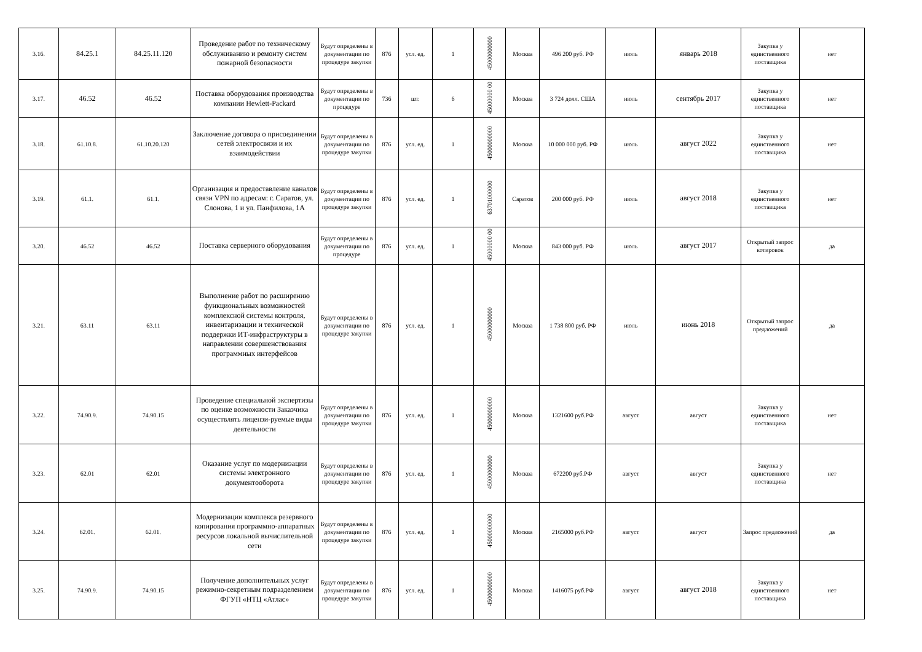| 3.16. | 84.25.1 | 84.25.11.120 | Проведение работ по техническому обслуживанию и ремонту систем пожарной безопасности | Будут определены в документации по процедуре закупки | 876 | усл. ед. | 1 | 45000000000 | Москва | 496 200 руб. РФ | июль | январь 2018 | Закупка у единственного поставщика | нет |
| 3.17. | 46.52 | 46.52 | Поставка оборудования производства компании Hewlett-Packard | Будут определены в документации по процедуре | 736 | шт. | 6 | 45000000 00 | Москва | 3 724 долл. США | июль | сентябрь 2017 | Закупка у единственного поставщика | нет |
| 3.18. | 61.10.8. | 61.10.20.120 | Заключение договора о присоединении сетей электросвязи и их взаимодействии | Будут определены в документации по процедуре закупки | 876 | усл. ед. | 1 | 45000000000 | Москва | 10 000 000 руб. РФ | июль | август 2022 | Закупка у единственного поставщика | нет |
| 3.19. | 61.1. | 61.1. | Организация и предоставление каналов связи VPN по адресам: г. Саратов, ул. Слонова, 1 и ул. Панфилова, 1А | Будут определены в документации по процедуре закупки | 876 | усл. ед. | 1 | 63701000000 | Саратов | 200 000 руб. РФ | июль | август 2018 | Закупка у единственного поставщика | нет |
| 3.20. | 46.52 | 46.52 | Поставка серверного оборудования | Будут определены в документации по процедуре | 876 | усл. ед. | 1 | 45000000 00 | Москва | 843 000 руб. РФ | июль | август 2017 | Открытый запрос котировок | да |
| 3.21. | 63.11 | 63.11 | Выполнение работ по расширению функциональных возможностей комплексной системы контроля, инвентаризации и технической поддержки ИТ-инфраструктуры в направлении совершенствования программных интерфейсов | Будут определены в документации по процедуре закупки | 876 | усл. ед. | 1 | 45000000000 | Москва | 1 738 800 руб. РФ | июль | июнь 2018 | Открытый запрос предложений | да |
| 3.22. | 74.90.9. | 74.90.15 | Проведение специальной экспертизы по оценке возможности Заказчика осуществлять лицензи-руемые виды деятельности | Будут определены в документации по процедуре закупки | 876 | усл. ед. | 1 | 45000000000 | Москва | 1321600 руб.РФ | август | август | Закупка у единственного поставщика | нет |
| 3.23. | 62.01 | 62.01 | Оказание услуг по модернизации системы электронного документооборота | Будут определены в документации по процедуре закупки | 876 | усл. ед. | 1 | 45000000000 | Москва | 672200 руб.РФ | август | август | Закупка у единственного поставщика | нет |
| 3.24. | 62.01. | 62.01. | Модернизации комплекса резервного копирования программно-аппаратных ресурсов локальной вычислительной сети | Будут определены в документации по процедуре закупки | 876 | усл. ед. | 1 | 45000000000 | Москва | 2165000 руб.РФ | август | август | Запрос предложений | да |
| 3.25. | 74.90.9. | 74.90.15 | Получение дополнительных услуг режимно-секретным подразделением ФГУП «НТЦ «Атлас» | Будут определены в документации по процедуре закупки | 876 | усл. ед. | 1 | 45000000000 | Москва | 1416075 руб.РФ | август | август 2018 | Закупка у единственного поставщика | нет |